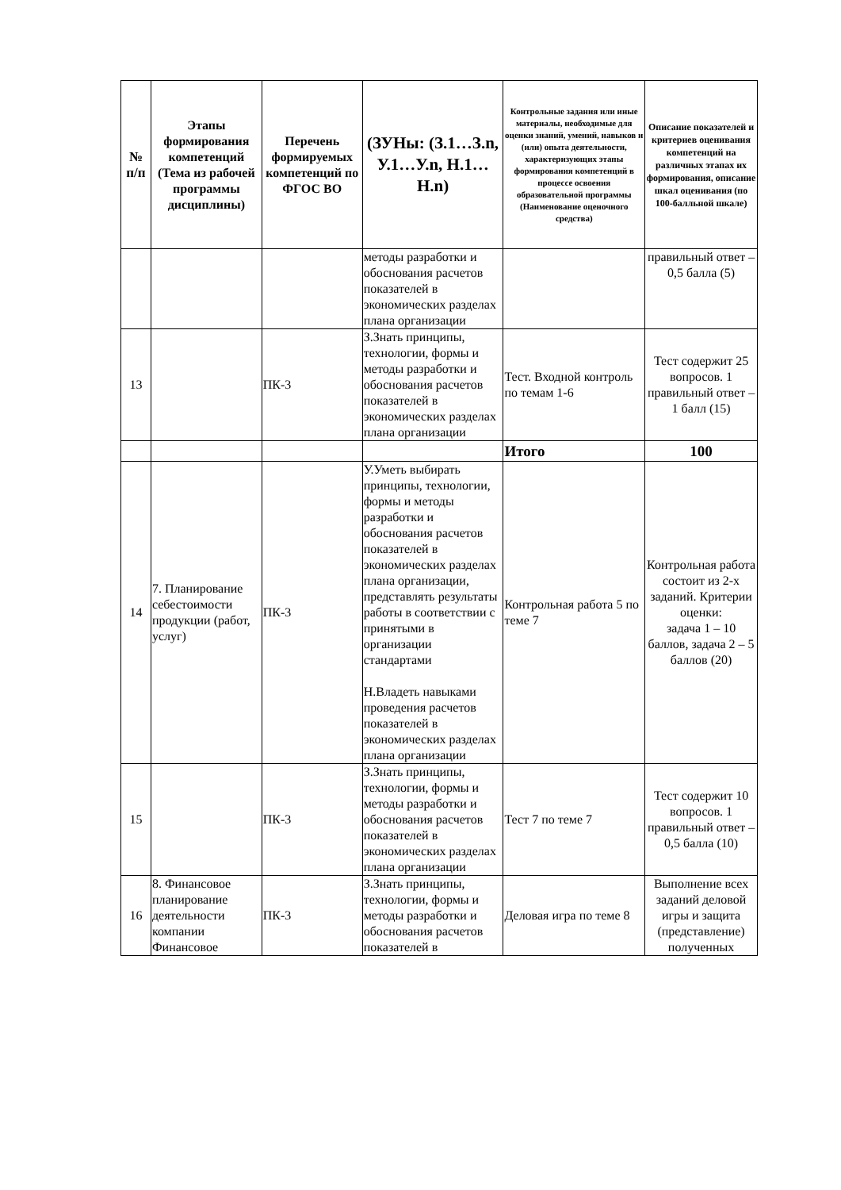| № п/п | Этапы формирования компетенций (Тема из рабочей программы дисциплины) | Перечень формируемых компетенций по ФГОС ВО | (ЗУНы: (З.1…З.n, У.1…У.n, Н.1…Н.n) | Контрольные задания или иные материалы, необходимые для оценки знаний, умений, навыков и (или) опыта деятельности, характеризующих этапы формирования компетенций в процессе освоения образовательной программы (Наименование оценочного средства) | Описание показателей и критериев оценивания компетенций на различных этапах их формирования, описание шкал оценивания (по 100-балльной шкале) |
| --- | --- | --- | --- | --- | --- |
| | | | методы разработки и обоснования расчетов показателей в экономических разделах плана организации | | правильный ответ – 0,5 балла (5) |
| 13 | | ПК-3 | З.Знать принципы, технологии, формы и методы разработки и обоснования расчетов показателей в экономических разделах плана организации | Тест. Входной контроль по темам 1-6 | Тест содержит 25 вопросов. 1 правильный ответ – 1 балл (15) |
| | | | | Итого | 100 |
| 14 | 7. Планирование себестоимости продукции (работ, услуг) | ПК-3 | У.Уметь выбирать принципы, технологии, формы и методы разработки и обоснования расчетов показателей в экономических разделах плана организации, представлять результаты работы в соответствии с принятыми в организации стандартами Н.Владеть навыками проведения расчетов показателей в экономических разделах плана организации | Контрольная работа 5 по теме 7 | Контрольная работа состоит из 2-х заданий. Критерии оценки: задача 1 – 10 баллов, задача 2 – 5 баллов (20) |
| 15 | | ПК-3 | З.Знать принципы, технологии, формы и методы разработки и обоснования расчетов показателей в экономических разделах плана организации | Тест 7 по теме 7 | Тест содержит 10 вопросов. 1 правильный ответ – 0,5 балла (10) |
| 16 | 8. Финансовое планирование деятельности компании Финансовое | ПК-3 | З.Знать принципы, технологии, формы и методы разработки и обоснования расчетов показателей в | Деловая игра по теме 8 | Выполнение всех заданий деловой игры и защита (представление) полученных |